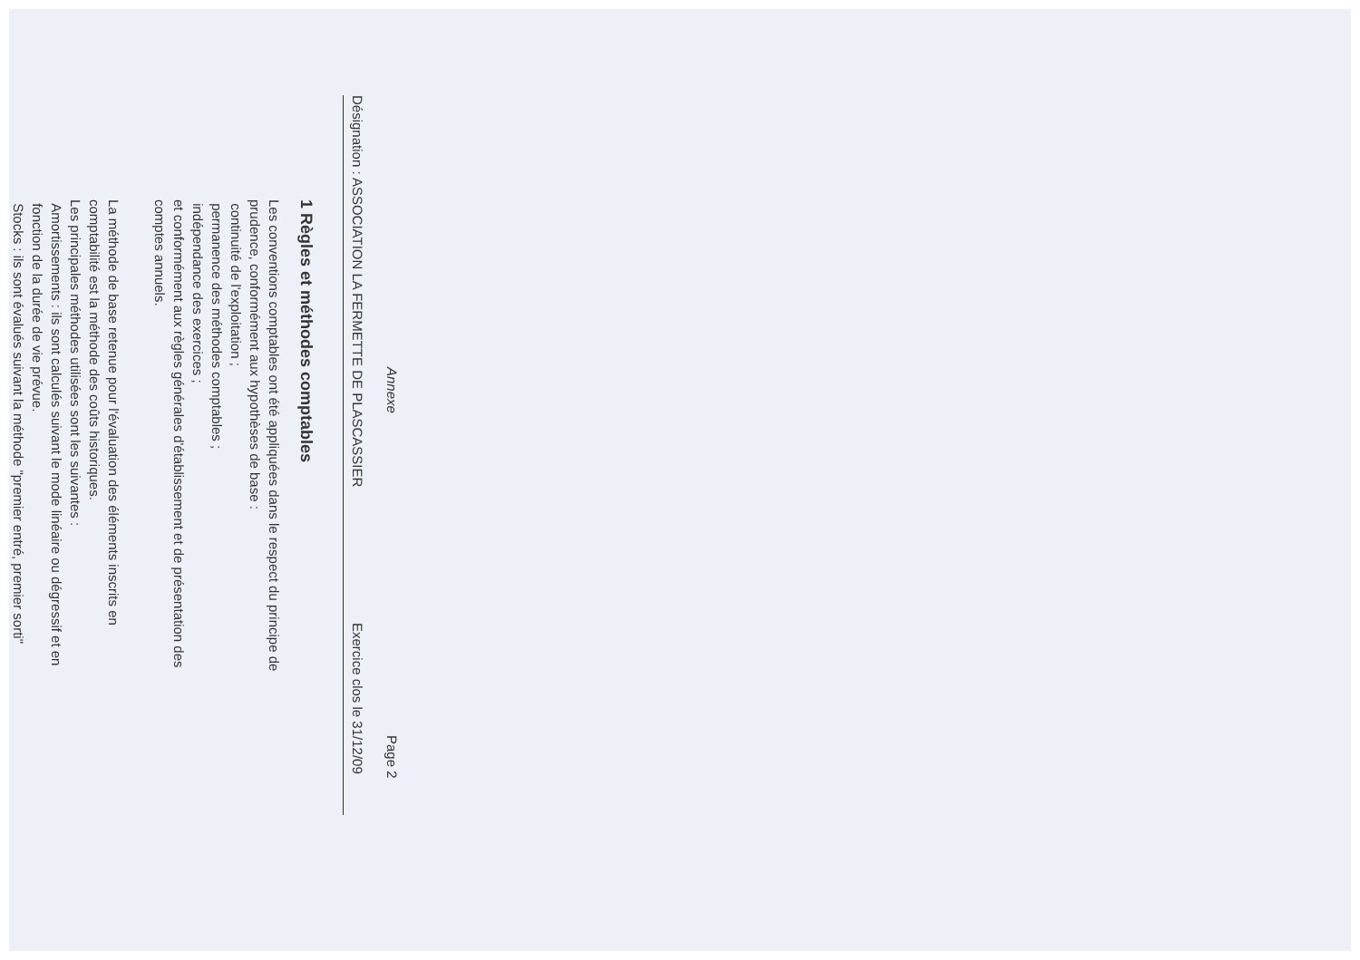Annexe Page 2
Désignation : ASSOCIATION LA FERMETTE DE PLASCASSIER Exercice clos le 31/12/09
1 Règles et méthodes comptables
Les conventions comptables ont été appliquées dans le respect du principe de
prudence, conformément aux hypothèses de base :
continuité de l'exploitation ;
permanence des méthodes comptables ;
indépendance des exercices ;
et conformément aux règles générales d'établissement et de présentation des
comptes annuels.
La méthode de base retenue pour l'évaluation des éléments inscrits en
comptabilité est la méthode des coûts historiques.
Les principales méthodes utilisées sont les suivantes :
Amortissements : ils sont calculés suivant le mode linéaire ou dégressif et en
fonction de la durée de vie prévue.
Stocks : ils sont évalués suivant la méthode "premier entré, premier sorti"